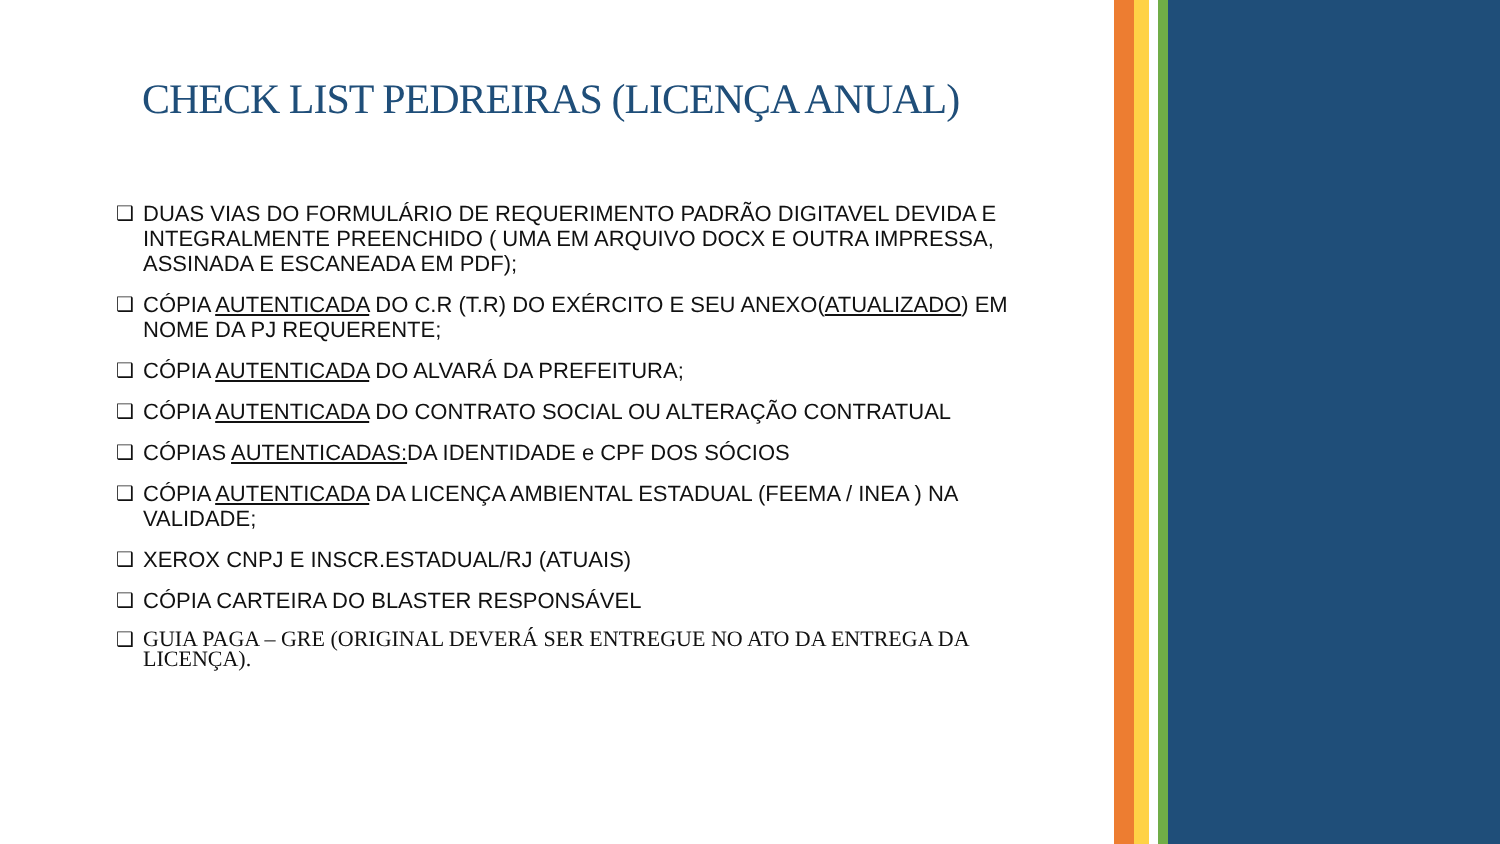CHECK LIST PEDREIRAS (LICENÇA ANUAL)
❑ DUAS VIAS DO FORMULÁRIO DE REQUERIMENTO PADRÃO DIGITAVEL DEVIDA E INTEGRALMENTE PREENCHIDO ( UMA EM ARQUIVO DOCX E OUTRA IMPRESSA, ASSINADA E ESCANEADA EM PDF);
❑ CÓPIA AUTENTICADA DO C.R (T.R) DO EXÉRCITO E SEU ANEXO(ATUALIZADO) EM NOME DA PJ REQUERENTE;
❑ CÓPIA AUTENTICADA DO ALVARÁ DA PREFEITURA;
❑ CÓPIA AUTENTICADA DO CONTRATO SOCIAL OU ALTERAÇÃO CONTRATUAL
❑ CÓPIAS AUTENTICADAS: DA IDENTIDADE e CPF DOS SÓCIOS
❑ CÓPIA AUTENTICADA DA LICENÇA AMBIENTAL ESTADUAL (FEEMA / INEA ) NA VALIDADE;
❑ XEROX CNPJ E INSCR.ESTADUAL/RJ (ATUAIS)
❑ CÓPIA CARTEIRA DO BLASTER RESPONSÁVEL
❑ GUIA PAGA – GRE (ORIGINAL DEVERÁ SER ENTREGUE NO ATO DA ENTREGA DA LICENÇA).